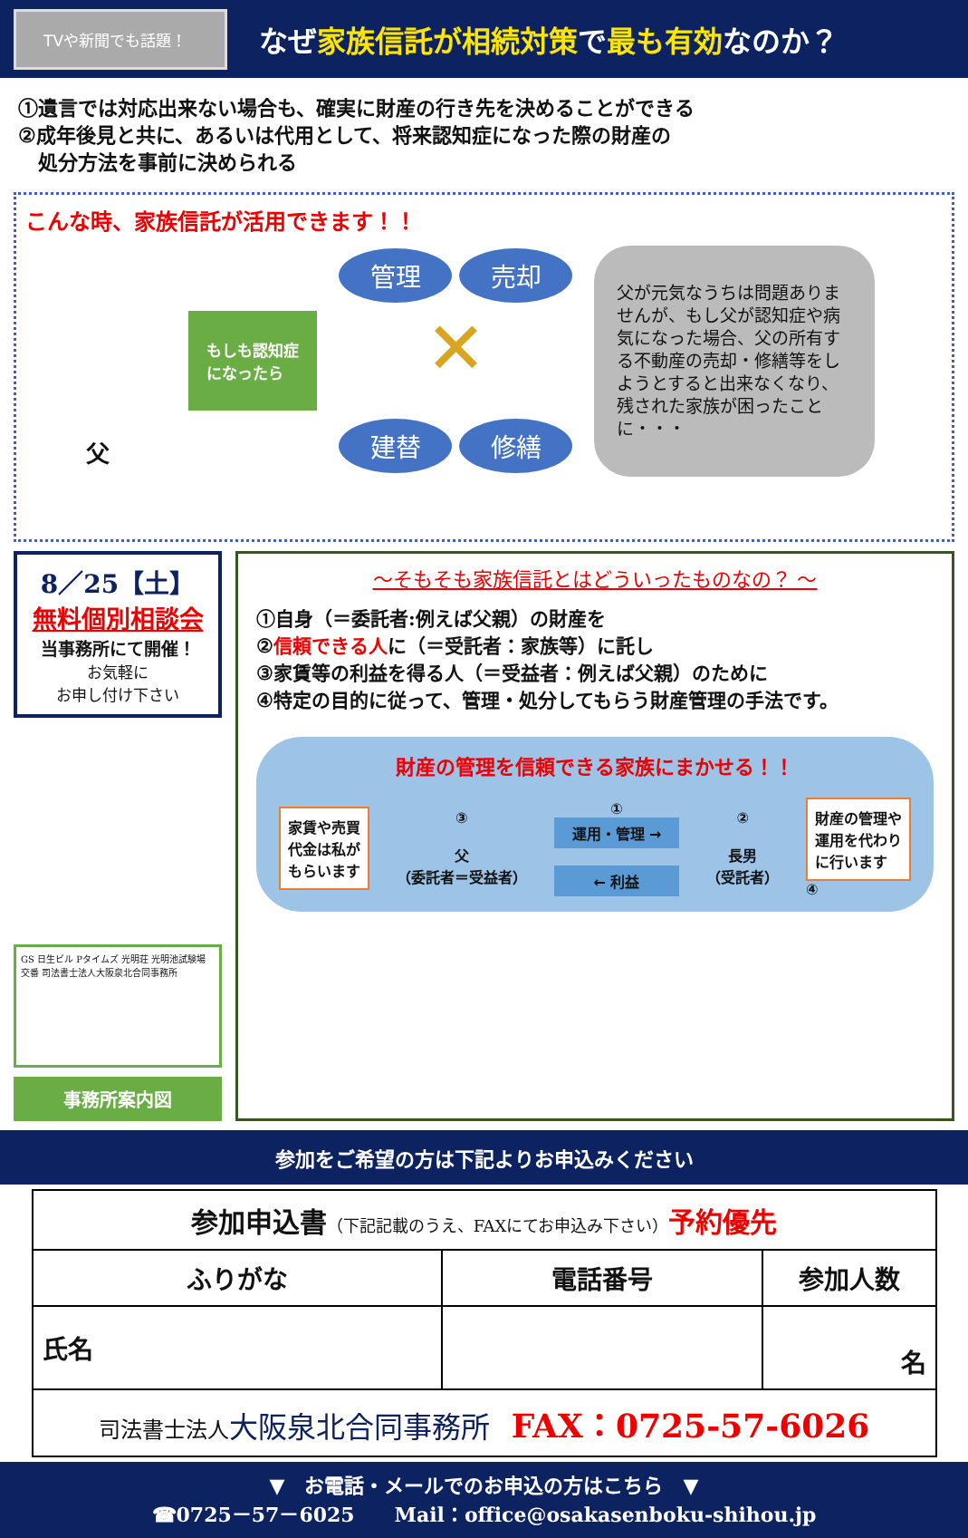TVや新聞でも話題！
なぜ家族信託が相続対策で最も有効なのか？
①遺言では対応出来ない場合も、確実に財産の行き先を決めることができる
②成年後見と共に、あるいは代用として、将来認知症になった際の財産の
　処分方法を事前に決められる
こんな時、家族信託が活用できます！！
父
もしも認知症
になったら
管理 売却
✕
建替 修繕
父が元気なうちは問題ありませんが、もし父が認知症や病気になった場合、父の所有する不動産の売却・修繕等をしようとすると出来なくなり、残された家族が困ったことに・・・
8／25【土】
無料個別相談会
当事務所にて開催！
お気軽に
お申し付け下さい
GS 日生ビル Pタイムズ 光明荘 光明池試験場 交番 司法書士法人大阪泉北合同事務所
事務所案内図
～そもそも家族信託とはどういったものなの？ ～
①自身（＝委託者:例えば父親）の財産を
②信頼できる人に（＝受託者：家族等）に託し
③家賃等の利益を得る人（＝受益者：例えば父親）のために
④特定の目的に従って、管理・処分してもらう財産管理の手法です。
財産の管理を信頼できる家族にまかせる！！
家賃や売買
代金は私が
もらいます
③
父
（委託者＝受益者）
①
運用・管理 →
← 利益
②
長男
（受託者）
財産の管理や
運用を代わり
に行います
④
参加をご希望の方は下記よりお申込みください
| 参加申込書 （下記記載のうえ、FAXにてお申込み下さい） 予約優先 | | |
| ふりがな | 電話番号 | 参加人数 |
| 氏名 | | 名 |
| 司法書士法人 大阪泉北合同事務所 FAX：0725-57-6026 | | |
▼　お電話・メールでのお申込の方はこちら　▼
☎0725－57－6025　　Mail：office@osakasenboku-shihou.jp